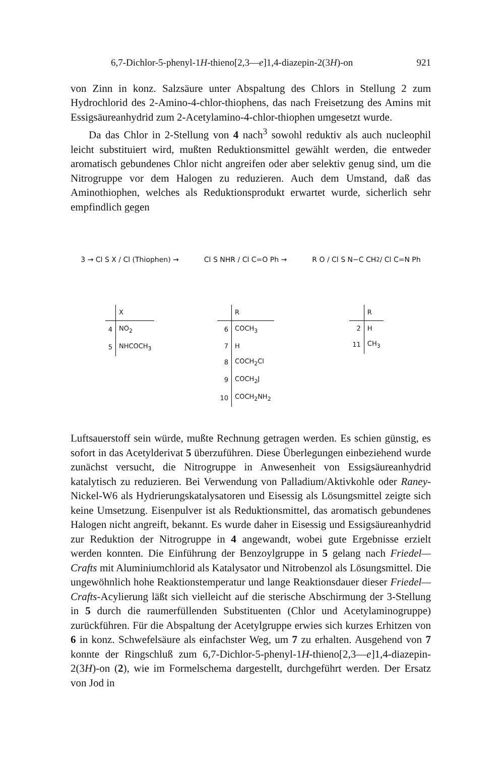6,7-Dichlor-5-phenyl-1H-thieno[2,3—e]1,4-diazepin-2(3H)-on 921
von Zinn in konz. Salzsäure unter Abspaltung des Chlors in Stellung 2 zum Hydrochlorid des 2-Amino-4-chlor-thiophens, das nach Freisetzung des Amins mit Essigsäureanhydrid zum 2-Acetylamino-4-chlor-thiophen umgesetzt wurde.
Da das Chlor in 2-Stellung von 4 nach<sup>3</sup> sowohl reduktiv als auch nucleophil leicht substituiert wird, mußten Reduktionsmittel gewählt werden, die entweder aromatisch gebundenes Chlor nicht angreifen oder aber selektiv genug sind, um die Nitrogruppe vor dem Halogen zu reduzieren. Auch dem Umstand, daß das Aminothiophen, welches als Reduktionsprodukt erwartet wurde, sicherlich sehr empfindlich gegen
3 → Cl S X / Cl (Thiophen) →
| | X |
| --- | --- |
| 4 | NO<sub>2</sub> |
| 5 | NHCOCH<sub>3</sub> |
Cl S NHR / Cl C=O Ph →
| | R |
| --- | --- |
| 6 | COCH<sub>3</sub> |
| 7 | H |
| 8 | COCH<sub>2</sub>Cl |
| 9 | COCH<sub>2</sub>J |
| 10 | COCH<sub>2</sub>NH<sub>2</sub> |
R O / Cl S N−C CH<sub>2</sub> / Cl C=N Ph
| | R |
| --- | --- |
| 2 | H |
| 11 | CH<sub>3</sub> |
Luftsauerstoff sein würde, mußte Rechnung getragen werden. Es schien günstig, es sofort in das Acetylderivat 5 überzuführen. Diese Überlegungen einbeziehend wurde zunächst versucht, die Nitrogruppe in Anwesenheit von Essigsäureanhydrid katalytisch zu reduzieren. Bei Verwendung von Palladium/Aktivkohle oder Raney-Nickel-W6 als Hydrierungskatalysatoren und Eisessig als Lösungsmittel zeigte sich keine Umsetzung. Eisenpulver ist als Reduktionsmittel, das aromatisch gebundenes Halogen nicht angreift, bekannt. Es wurde daher in Eisessig und Essigsäureanhydrid zur Reduktion der Nitrogruppe in 4 angewandt, wobei gute Ergebnisse erzielt werden konnten. Die Einführung der Benzoylgruppe in 5 gelang nach Friedel—Crafts mit Aluminiumchlorid als Katalysator und Nitrobenzol als Lösungsmittel. Die ungewöhnlich hohe Reaktionstemperatur und lange Reaktionsdauer dieser Friedel—Crafts-Acylierung läßt sich vielleicht auf die sterische Abschirmung der 3-Stellung in 5 durch die raumerfüllenden Substituenten (Chlor und Acetylaminogruppe) zurückführen. Für die Abspaltung der Acetylgruppe erwies sich kurzes Erhitzen von 6 in konz. Schwefelsäure als einfachster Weg, um 7 zu erhalten. Ausgehend von 7 konnte der Ringschluß zum 6,7-Dichlor-5-phenyl-1H-thieno[2,3—e]1,4-diazepin-2(3H)-on (2), wie im Formelschema dargestellt, durchgeführt werden. Der Ersatz von Jod in